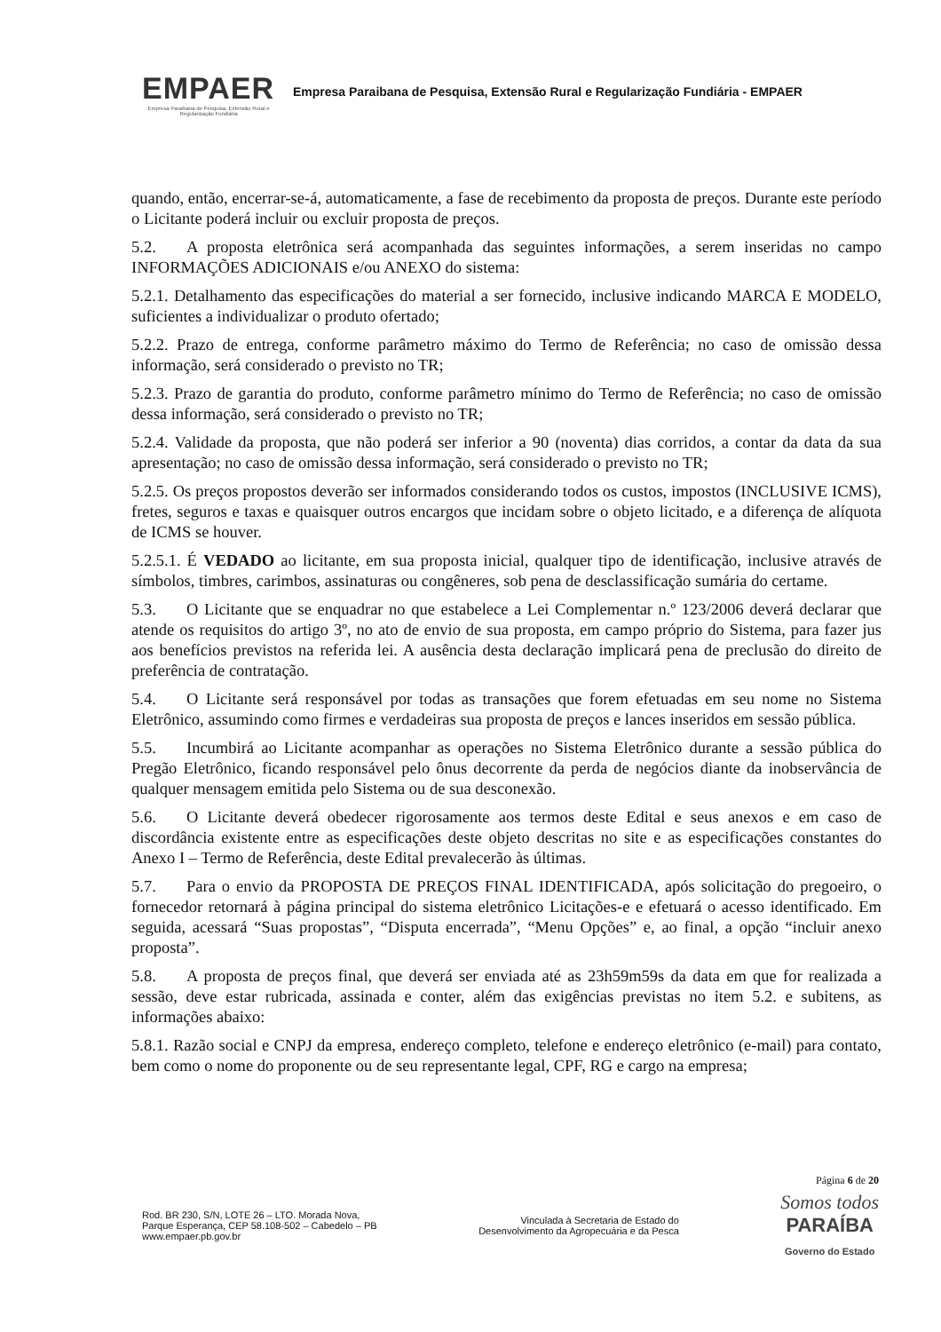EMPAER
Empresa Paraibana de Pesquisa, Extensão Rural e Regularização Fundiária
Empresa Paraibana de Pesquisa, Extensão Rural e Regularização Fundiária - EMPAER
quando, então, encerrar-se-á, automaticamente, a fase de recebimento da proposta de preços. Durante este período o Licitante poderá incluir ou excluir proposta de preços.
5.2. A proposta eletrônica será acompanhada das seguintes informações, a serem inseridas no campo INFORMAÇÕES ADICIONAIS e/ou ANEXO do sistema:
5.2.1. Detalhamento das especificações do material a ser fornecido, inclusive indicando MARCA E MODELO, suficientes a individualizar o produto ofertado;
5.2.2. Prazo de entrega, conforme parâmetro máximo do Termo de Referência; no caso de omissão dessa informação, será considerado o previsto no TR;
5.2.3. Prazo de garantia do produto, conforme parâmetro mínimo do Termo de Referência; no caso de omissão dessa informação, será considerado o previsto no TR;
5.2.4. Validade da proposta, que não poderá ser inferior a 90 (noventa) dias corridos, a contar da data da sua apresentação; no caso de omissão dessa informação, será considerado o previsto no TR;
5.2.5. Os preços propostos deverão ser informados considerando todos os custos, impostos (INCLUSIVE ICMS), fretes, seguros e taxas e quaisquer outros encargos que incidam sobre o objeto licitado, e a diferença de alíquota de ICMS se houver.
5.2.5.1. É VEDADO ao licitante, em sua proposta inicial, qualquer tipo de identificação, inclusive através de símbolos, timbres, carimbos, assinaturas ou congêneres, sob pena de desclassificação sumária do certame.
5.3. O Licitante que se enquadrar no que estabelece a Lei Complementar n.º 123/2006 deverá declarar que atende os requisitos do artigo 3º, no ato de envio de sua proposta, em campo próprio do Sistema, para fazer jus aos benefícios previstos na referida lei. A ausência desta declaração implicará pena de preclusão do direito de preferência de contratação.
5.4. O Licitante será responsável por todas as transações que forem efetuadas em seu nome no Sistema Eletrônico, assumindo como firmes e verdadeiras sua proposta de preços e lances inseridos em sessão pública.
5.5. Incumbirá ao Licitante acompanhar as operações no Sistema Eletrônico durante a sessão pública do Pregão Eletrônico, ficando responsável pelo ônus decorrente da perda de negócios diante da inobservância de qualquer mensagem emitida pelo Sistema ou de sua desconexão.
5.6. O Licitante deverá obedecer rigorosamente aos termos deste Edital e seus anexos e em caso de discordância existente entre as especificações deste objeto descritas no site e as especificações constantes do Anexo I – Termo de Referência, deste Edital prevalecerão às últimas.
5.7. Para o envio da PROPOSTA DE PREÇOS FINAL IDENTIFICADA, após solicitação do pregoeiro, o fornecedor retornará à página principal do sistema eletrônico Licitações-e e efetuará o acesso identificado. Em seguida, acessará “Suas propostas”, “Disputa encerrada”, “Menu Opções” e, ao final, a opção “incluir anexo proposta”.
5.8. A proposta de preços final, que deverá ser enviada até as 23h59m59s da data em que for realizada a sessão, deve estar rubricada, assinada e conter, além das exigências previstas no item 5.2. e subitens, as informações abaixo:
5.8.1. Razão social e CNPJ da empresa, endereço completo, telefone e endereço eletrônico (e-mail) para contato, bem como o nome do proponente ou de seu representante legal, CPF, RG e cargo na empresa;
Página 6 de 20
Rod. BR 230, S/N, LOTE 26 – LTO. Morada Nova,
Parque Esperança, CEP 58.108-502 – Cabedelo – PB
www.empaer.pb.gov.br
Vinculada à Secretaria de Estado do
Desenvolvimento da Agropecuária e da Pesca
Somos todos
PARAÍBA
Governo do Estado